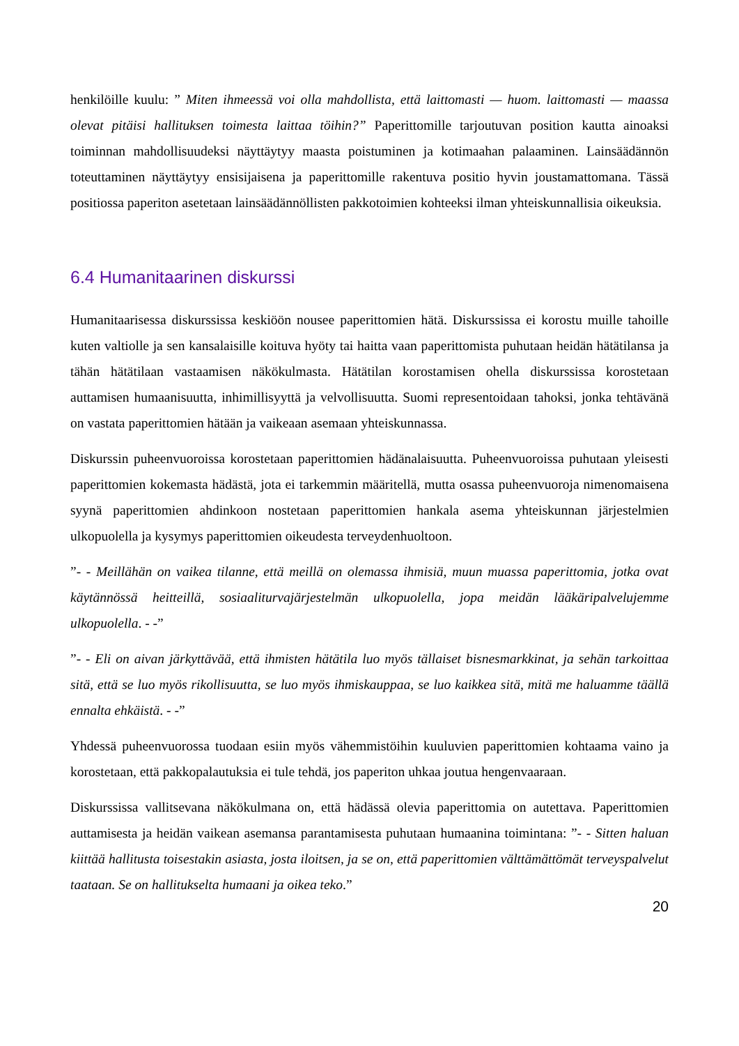henkilöille kuulu: ” Miten ihmeessä voi olla mahdollista, että laittomasti — huom. laittomasti — maassa olevat pitäisi hallituksen toimesta laittaa töihin?” Paperittomille tarjoutuvan position kautta ainoaksi toiminnan mahdollisuudeksi näyttäytyy maasta poistuminen ja kotimaahan palaaminen. Lainsäädännön toteuttaminen näyttäytyy ensisijaisena ja paperittomille rakentuva positio hyvin joustamattomana. Tässä positiossa paperiton asetetaan lainsäädännöllisten pakkotoimien kohteeksi ilman yhteiskunnallisia oikeuksia.
6.4 Humanitaarinen diskurssi
Humanitaarisessa diskurssissa keskiöön nousee paperittomien hätä. Diskurssissa ei korostu muille tahoille kuten valtiolle ja sen kansalaisille koituva hyöty tai haitta vaan paperittomista puhutaan heidän hätätilansa ja tähän hätätilaan vastaamisen näkökulmasta. Hätätilan korostamisen ohella diskurssissa korostetaan auttamisen humaanisuutta, inhimillisyyttä ja velvollisuutta. Suomi representoidaan tahoksi, jonka tehtävänä on vastata paperittomien hätään ja vaikeaan asemaan yhteiskunnassa.
Diskurssin puheenvuoroissa korostetaan paperittomien hädänalaisuutta. Puheenvuoroissa puhutaan yleisesti paperittomien kokemasta hädästä, jota ei tarkemmin määritellä, mutta osassa puheenvuoroja nimenomaisena syynä paperittomien ahdinkoon nostetaan paperittomien hankala asema yhteiskunnan järjestelmien ulkopuolella ja kysymys paperittomien oikeudesta terveydenhuoltoon.
”- - Meillähän on vaikea tilanne, että meillä on olemassa ihmisiä, muun muassa paperittomia, jotka ovat käytännössä heitteillä, sosiaaliturvajärjestelmän ulkopuolella, jopa meidän lääkäripalvelujemme ulkopuolella. - -”
”- - Eli on aivan järkyttävää, että ihmisten hätätila luo myös tällaiset bisnesmarkkinat, ja sehän tarkoittaa sitä, että se luo myös rikollisuutta, se luo myös ihmiskauppaa, se luo kaikkea sitä, mitä me haluamme täällä ennalta ehkäistä. - -”
Yhdessä puheenvuorossa tuodaan esiin myös vähemmistöihin kuuluvien paperittomien kohtaama vaino ja korostetaan, että pakkopalautuksia ei tule tehdä, jos paperiton uhkaa joutua hengenvaaraan.
Diskurssissa vallitsevana näkökulmana on, että hädässä olevia paperittomia on autettava. Paperittomien auttamisesta ja heidän vaikean asemansa parantamisesta puhutaan humaanina toimintana: ”- - Sitten haluan kiittää hallitusta toisestakin asiasta, josta iloitsen, ja se on, että paperittomien välttämättömät terveyspalvelut taataan. Se on hallitukselta humaani ja oikea teko.”
20